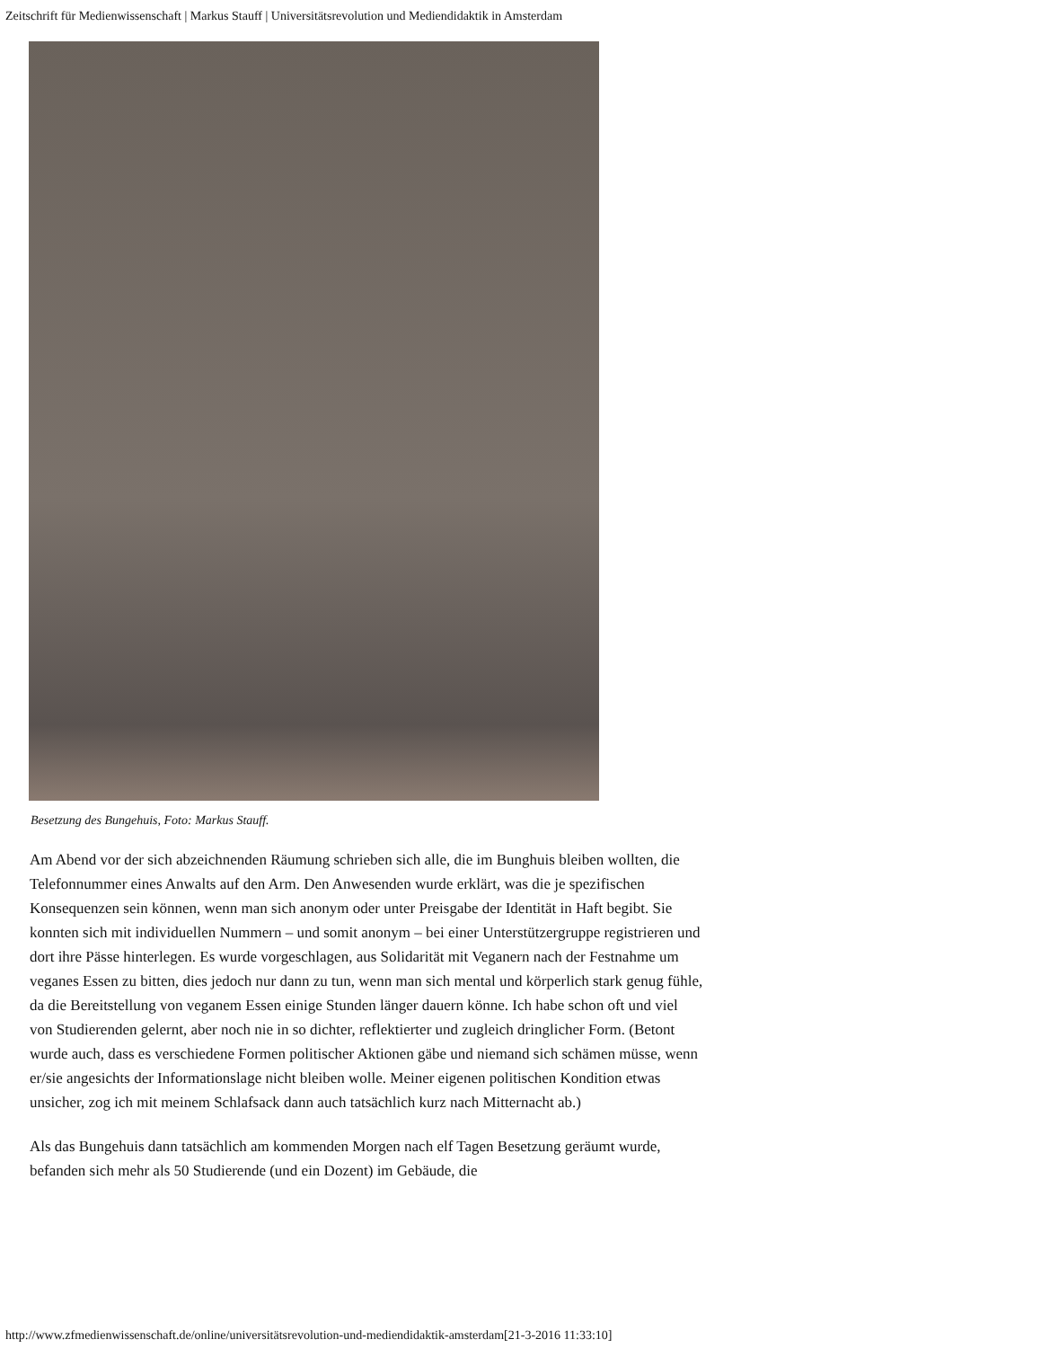Zeitschrift für Medienwissenschaft | Markus Stauff | Universitätsrevolution und Mediendidaktik in Amsterdam
Besetzung des Bungehuis, Foto: Markus Stauff.
Am Abend vor der sich abzeichnenden Räumung schrieben sich alle, die im Bunghuis bleiben wollten, die Telefonnummer eines Anwalts auf den Arm. Den Anwesenden wurde erklärt, was die je spezifischen Konsequenzen sein können, wenn man sich anonym oder unter Preisgabe der Identität in Haft begibt. Sie konnten sich mit individuellen Nummern – und somit anonym – bei einer Unterstützergruppe registrieren und dort ihre Pässe hinterlegen. Es wurde vorgeschlagen, aus Solidarität mit Veganern nach der Festnahme um veganes Essen zu bitten, dies jedoch nur dann zu tun, wenn man sich mental und körperlich stark genug fühle, da die Bereitstellung von veganem Essen einige Stunden länger dauern könne. Ich habe schon oft und viel von Studierenden gelernt, aber noch nie in so dichter, reflektierter und zugleich dringlicher Form. (Betont wurde auch, dass es verschiedene Formen politischer Aktionen gäbe und niemand sich schämen müsse, wenn er/sie angesichts der Informationslage nicht bleiben wolle. Meiner eigenen politischen Kondition etwas unsicher, zog ich mit meinem Schlafsack dann auch tatsächlich kurz nach Mitternacht ab.)
Als das Bungehuis dann tatsächlich am kommenden Morgen nach elf Tagen Besetzung geräumt wurde, befanden sich mehr als 50 Studierende (und ein Dozent) im Gebäude, die
http://www.zfmedienwissenschaft.de/online/universitätsrevolution-und-mediendidaktik-amsterdam[21-3-2016 11:33:10]